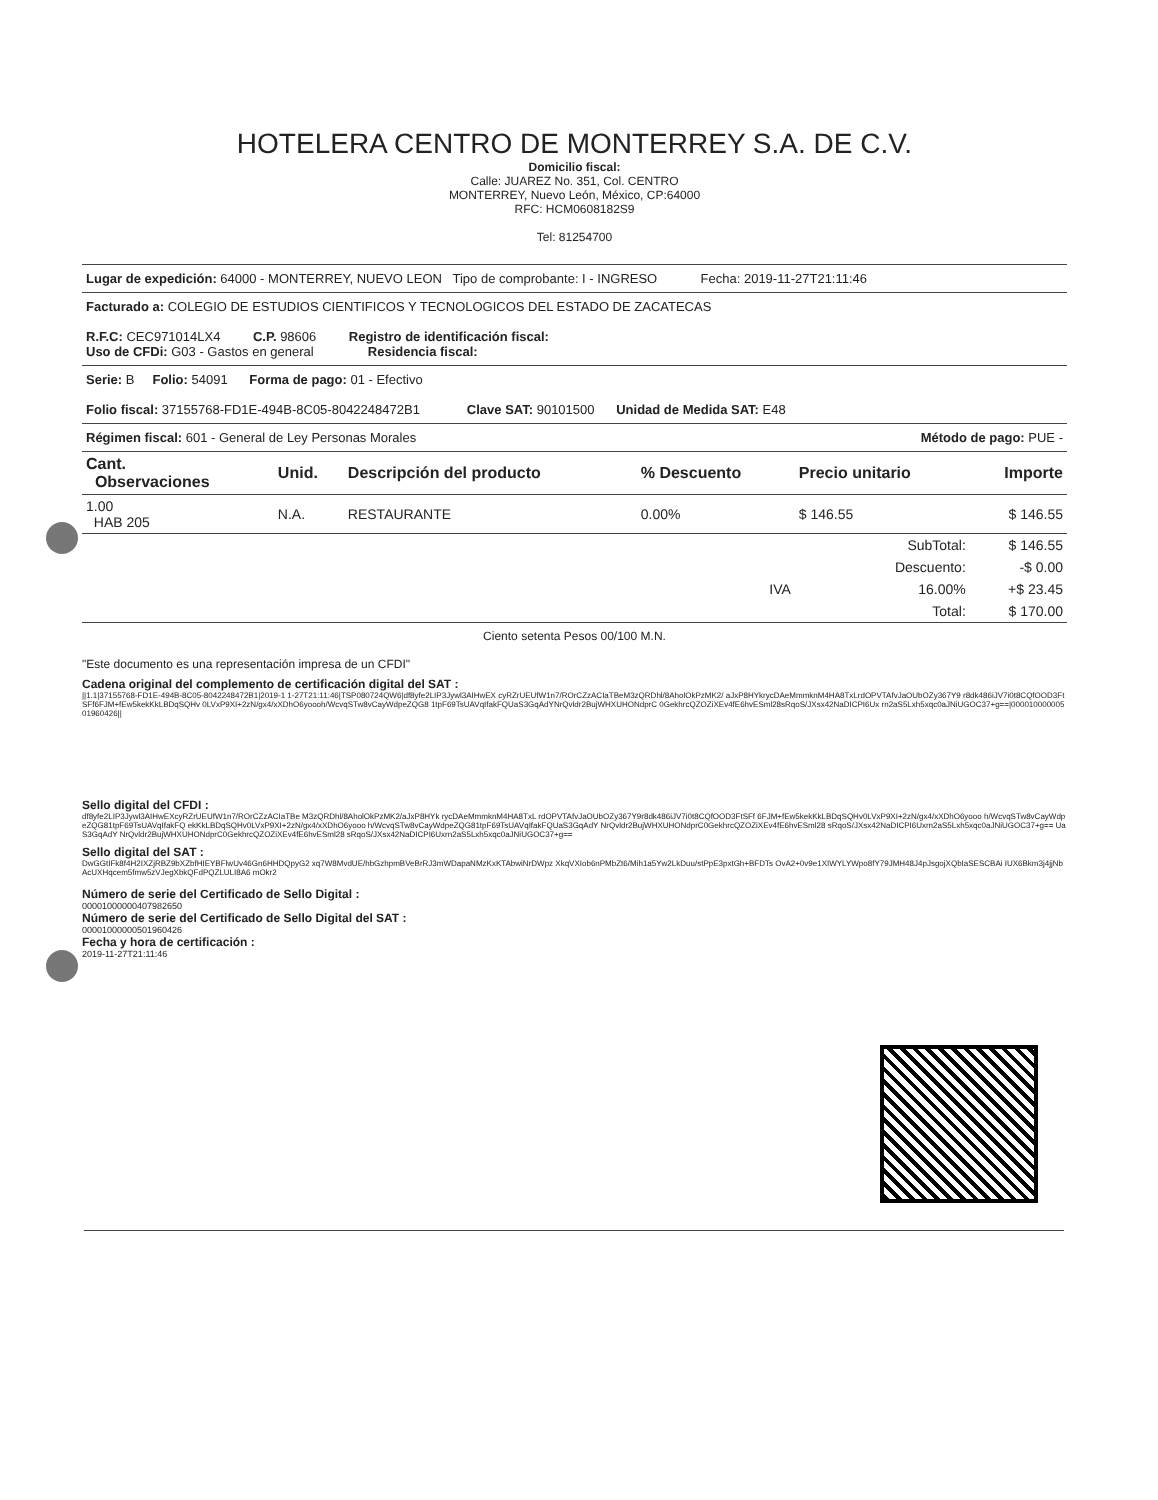HOTELERA CENTRO DE MONTERREY S.A. DE C.V.
Domicilio fiscal:
Calle: JUAREZ No. 351, Col. CENTRO
MONTERREY, Nuevo León, México, CP:64000
RFC: HCM0608182S9
Tel: 81254700
Lugar de expedición: 64000 - MONTERREY, NUEVO LEON Tipo de comprobante: I - INGRESO Fecha: 2019-11-27T21:11:46
Facturado a: COLEGIO DE ESTUDIOS CIENTIFICOS Y TECNOLOGICOS DEL ESTADO DE ZACATECAS
R.F.C: CEC971014LX4 C.P. 98606 Registro de identificación fiscal:
Uso de CFDi: G03 - Gastos en general Residencia fiscal:
Serie: B Folio: 54091 Forma de pago: 01 - Efectivo
Folio fiscal: 37155768-FD1E-494B-8C05-8042248472B1 Clave SAT: 90101500 Unidad de Medida SAT: E48
Régimen fiscal: 601 - General de Ley Personas Morales Método de pago: PUE -
| Cant. Observaciones | Unid. | Descripción del producto | % Descuento | Precio unitario | Importe |
| --- | --- | --- | --- | --- | --- |
| 1.00 HAB 205 | N.A. | RESTAURANTE | 0.00% | $ 146.55 | $ 146.55 |
| | | | | SubTotal: | $ 146.55 |
| | | | | Descuento: | -$ 0.00 |
| | | | IVA | 16.00% | +$ 23.45 |
| | | | | Total: | $ 170.00 |
Ciento setenta Pesos 00/100 M.N.
"Este documento es una representación impresa de un CFDI"
Cadena original del complemento de certificación digital del SAT :
||1.1|37155768-FD1E-494B-8C05-8042248472B1|2019-1 1-27T21:11:46|TSP080724QW6|df8yfe2LIP3Jywl3AIHwEX cyRZrUEUfW1n7/ROrCZzACIaTBeM3zQRDhl/8AholOkPzMK2/ aJxP8HYkrycDAeMmmknM4HA8TxLrdOPVTAfvJaOUbOZy367Y9 r8dk486iJV7i0t8CQfOOD3FtSFf6FJM+fEw5kekKkLBDqSQHv 0LVxP9XI+2zN/gx4/xXDhO6yoooh/WcvqSTw8vCayWdpeZQG8 1tpF69TsUAVqIfakFQUaS3GqAdYNrQvldr2BujWHXUHONdprC 0GekhrcQZOZiXEv4fE6hvESml28sRqoS/JXsx42NaDICPI6Ux rn2aS5Lxh5xqc0aJNiUGOC37+g==|00001000000501960426||
Sello digital del CFDI :
df8yfe2LIP3Jywl3AIHwEXcyRZrUEUfW1n7/ROrCZzACIaTBe M3zQRDhl/8AholOkPzMK2/aJxP8HYk rycDAeMmmknM4HA8TxL rdOPVTAfvJaOUbOZy367Y9r8dk486iJV7i0t8CQfOOD3FtSFf 6FJM+fEw5kekKkLBDqSQHv0LVxP9XI+2zN/gx4/xXDhO6yooo h/WcvqSTw8vCayWdpeZQG81tpF69TsUAVqIfakFQ ekKkLBDqSQHv0LVxP9XI+2zN/gx4/xXDhO6yooo h/WcvqSTw8vCayWdpeZQG81tpF69TsUAVqIfakFQUaS3GqAdY NrQvldr2BujWHXUHONdprC0GekhrcQZOZiXEv4fE6hvESml28 sRqoS/JXsx42NaDICPI6Uxrn2aS5Lxh5xqc0aJNiUGOC37+g== UaS3GqAdY NrQvldr2BujWHXUHONdprC0GekhrcQZOZiXEv4fE6hvESml28 sRqoS/JXsx42NaDICPI6Uxrn2aS5Lxh5xqc0aJNiUGOC37+g==
Sello digital del SAT :
DwGGtIFk8f4H2IXZjRBZ9bXZbfHIEYBFlwUv46Gn6HHDQpyG2 xq7W8MvdUE/hbGzhpmBVeBrRJ3mWDapaNMzKxKTAbwiNrDWpz XkqVXIob6nPMbZt6/Mih1a5Yw2LkDuu/stPpE3pxtGh+BFDTs OvA2+0v9e1XIWYLYWpo8fY79JMH48J4pJsgojXQbIaSESCBAi IUX6Bkm3j4jjNbAcUXHqcem5fmw5zVJegXbkQFdPQZLULI8A6 mOkr2
Número de serie del Certificado de Sello Digital :
00001000000407982650
Número de serie del Certificado de Sello Digital del SAT :
00001000000501960426
Fecha y hora de certificación :
2019-11-27T21:11:46